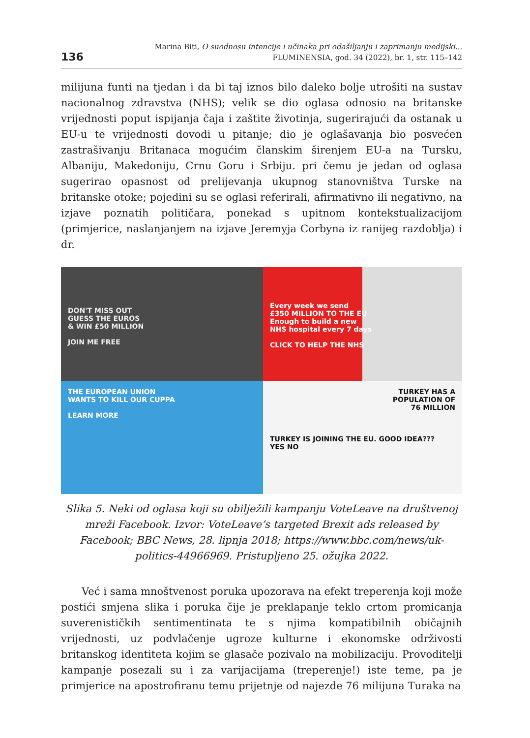136
Marina Biti, O suodnosu intencije i učinaka pri odašiljanju i zaprimanju medijski...
FLUMINENSIA, god. 34 (2022), br. 1, str. 115–142
milijuna funti na tjedan i da bi taj iznos bilo daleko bolje utrošiti na sustav nacionalnog zdravstva (NHS); velik se dio oglasa odnosio na britanske vrijednosti poput ispijanja čaja i zaštite životinja, sugerirajući da ostanak u EU-u te vrijednosti dovodi u pitanje; dio je oglašavanja bio posvećen zastrašivanju Britanaca mogućim članskim širenjem EU-a na Tursku, Albaniju, Makedoniju, Crnu Goru i Srbiju. pri čemu je jedan od oglasa sugerirao opasnost od prelijevanja ukupnog stanovništva Turske na britanske otoke; pojedini su se oglasi referirali, afirmativno ili negativno, na izjave poznatih političara, ponekad s upitnom kontekstualizacijom (primjerice, naslanjanjem na izjave Jeremyja Corbyna iz ranijeg razdoblja) i dr.
DON'T MISS OUT
GUESS THE EUROS
& WIN £50 MILLION
JOIN ME FREE
Every week we send
£350 MILLION TO THE EU
Enough to build a new
NHS hospital every 7 days
CLICK TO HELP THE NHS
THE EUROPEAN UNION
WANTS TO KILL OUR CUPPA
LEARN MORE
TURKEY HAS A
POPULATION OF
76 MILLION
TURKEY IS JOINING THE EU. GOOD IDEA???
YES NO
Slika 5. Neki od oglasa koji su obilježili kampanju VoteLeave na društvenoj mreži Facebook. Izvor: VoteLeave’s targeted Brexit ads released by Facebook; BBC News, 28. lipnja 2018; https://www.bbc.com/news/uk-politics-44966969. Pristupljeno 25. ožujka 2022.
  Već i sama mnoštvenost poruka upozorava na efekt treperenja koji može postići smjena slika i poruka čije je preklapanje teklo crtom promicanja suverenističkih sentimentinata te s njima kompatibilnih običajnih vrijednosti, uz podvlačenje ugroze kulturne i ekonomske održivosti britanskog identiteta kojim se glasače pozivalo na mobilizaciju. Provoditelji kampanje posezali su i za varijacijama (treperenje!) iste teme, pa je primjerice na apostrofiranu temu prijetnje od najezde 76 milijuna Turaka na